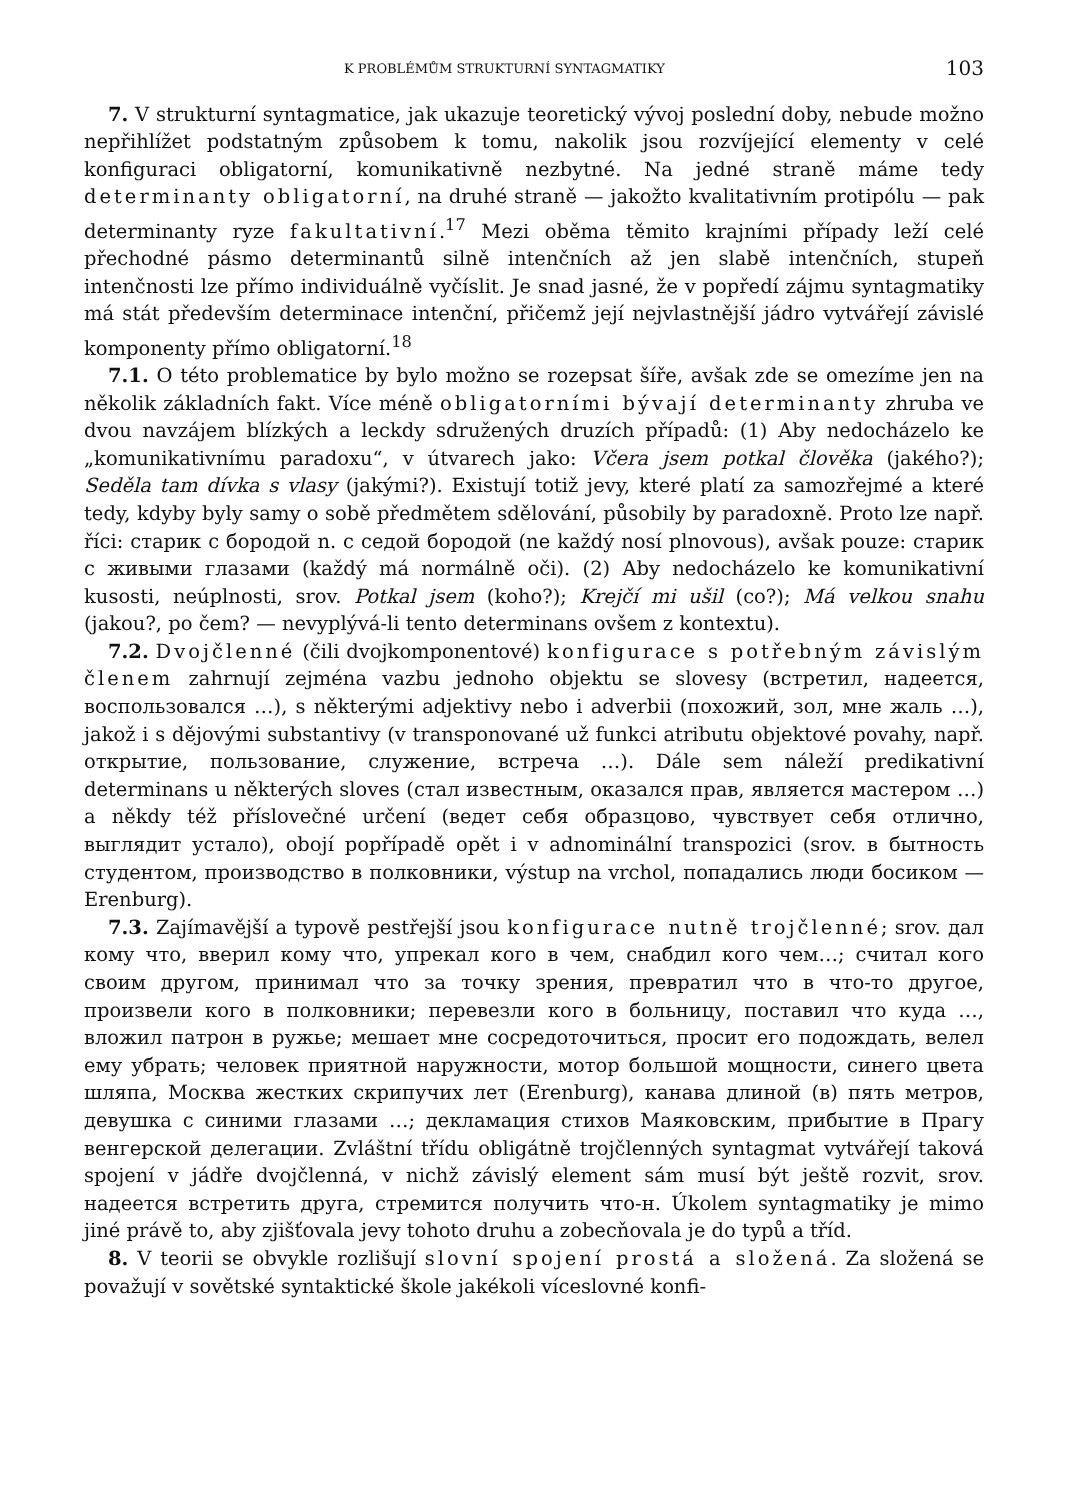K PROBLÉMŮM STRUKTURNÍ SYNTAGMATIKY 103
7. V strukturní syntagmatice, jak ukazuje teoretický vývoj poslední doby, nebude možno nepřihlížet podstatným způsobem k tomu, nakolik jsou rozvíjející elementy v celé konfiguraci obligatorní, komunikativně nezbytné. Na jedné straně máme tedy determinanty obligatorní, na druhé straně — jakožto kvalitativním protipólu — pak determinanty ryze fakultativní.<sup>17</sup> Mezi oběma těmito krajními případy leží celé přechodné pásmo determinantů silně intenčních až jen slabě intenčních, stupeň intenčnosti lze přímo individuálně vyčíslit. Je snad jasné, že v popředí zájmu syntagmatiky má stát především determinace intenční, přičemž její nejvlastnější jádro vytvářejí závislé komponenty přímo obligatorní.<sup>18</sup>
7.1. O této problematice by bylo možno se rozepsat šíře, avšak zde se omezíme jen na několik základních fakt. Více méně obligatorními bývají determinanty zhruba ve dvou navzájem blízkých a leckdy sdružených druzích případů: (1) Aby nedocházelo ke „komunikativnímu paradoxu“, v útvarech jako: Včera jsem potkal člověka (jakého?); Seděla tam dívka s vlasy (jakými?). Existují totiž jevy, které platí za samozřejmé a které tedy, kdyby byly samy o sobě předmětem sdělování, působily by paradoxně. Proto lze např. říci: старик с бородой n. с седой бородой (ne každý nosí plnovous), avšak pouze: старик с живыми глазами (každý má normálně oči). (2) Aby nedocházelo ke komunikativní kusosti, neúplnosti, srov. Potkal jsem (koho?); Krejčí mi ušil (co?); Má velkou snahu (jakou?, po čem? — nevyplývá-li tento determinans ovšem z kontextu).
7.2. Dvojčlenné (čili dvojkomponentové) konfigurace s potřebným závislým členem zahrnují zejména vazbu jednoho objektu se slovesy (встретил, надеется, воспользовался …), s některými adjektivy nebo i adverbii (похожий, зол, мне жаль …), jakož i s dějovými substantivy (v transponované už funkci atributu objektové povahy, např. открытие, пользование, служение, встреча …). Dále sem náleží predikativní determinans u některých sloves (стал известным, оказался прав, является мастером …) a někdy též příslovečné určení (ведет себя образцово, чувствует себя отлично, выглядит устало), obojí popřípadě opět i v adnominální transpozici (srov. в бытность студентом, производство в полковники, výstup na vrchol, попадались люди босиком — Erenburg).
7.3. Zajímavější a typově pestřejší jsou konfigurace nutně trojčlenné; srov. дал кому что, вверил кому что, упрекал кого в чем, снабдил кого чем…; считал кого своим другом, принимал что за точку зрения, превратил что в что-то другое, произвели кого в полковники; перевезли кого в больницу, поставил что куда …, вложил патрон в ружье; мешает мне сосредоточиться, просит его подождать, велел ему убрать; человек приятной наружности, мотор большой мощности, синего цвета шляпа, Москва жестких скрипучих лет (Erenburg), канава длиной (в) пять метров, девушка с синими глазами …; декламация стихов Маяковским, прибытие в Прагу венгерской делегации. Zvláštní třídu obligátně trojčlenných syntagmat vytvářejí taková spojení v jádře dvojčlenná, v nichž závislý element sám musí být ještě rozvit, srov. надеется встретить друга, стремится получить что-н. Úkolem syntagmatiky je mimo jiné právě to, aby zjišťovala jevy tohoto druhu a zobecňovala je do typů a tříd.
8. V teorii se obvykle rozlišují slovní spojení prostá a složená. Za složená se považují v sovětské syntaktické škole jakékoli víceslovné konfi-